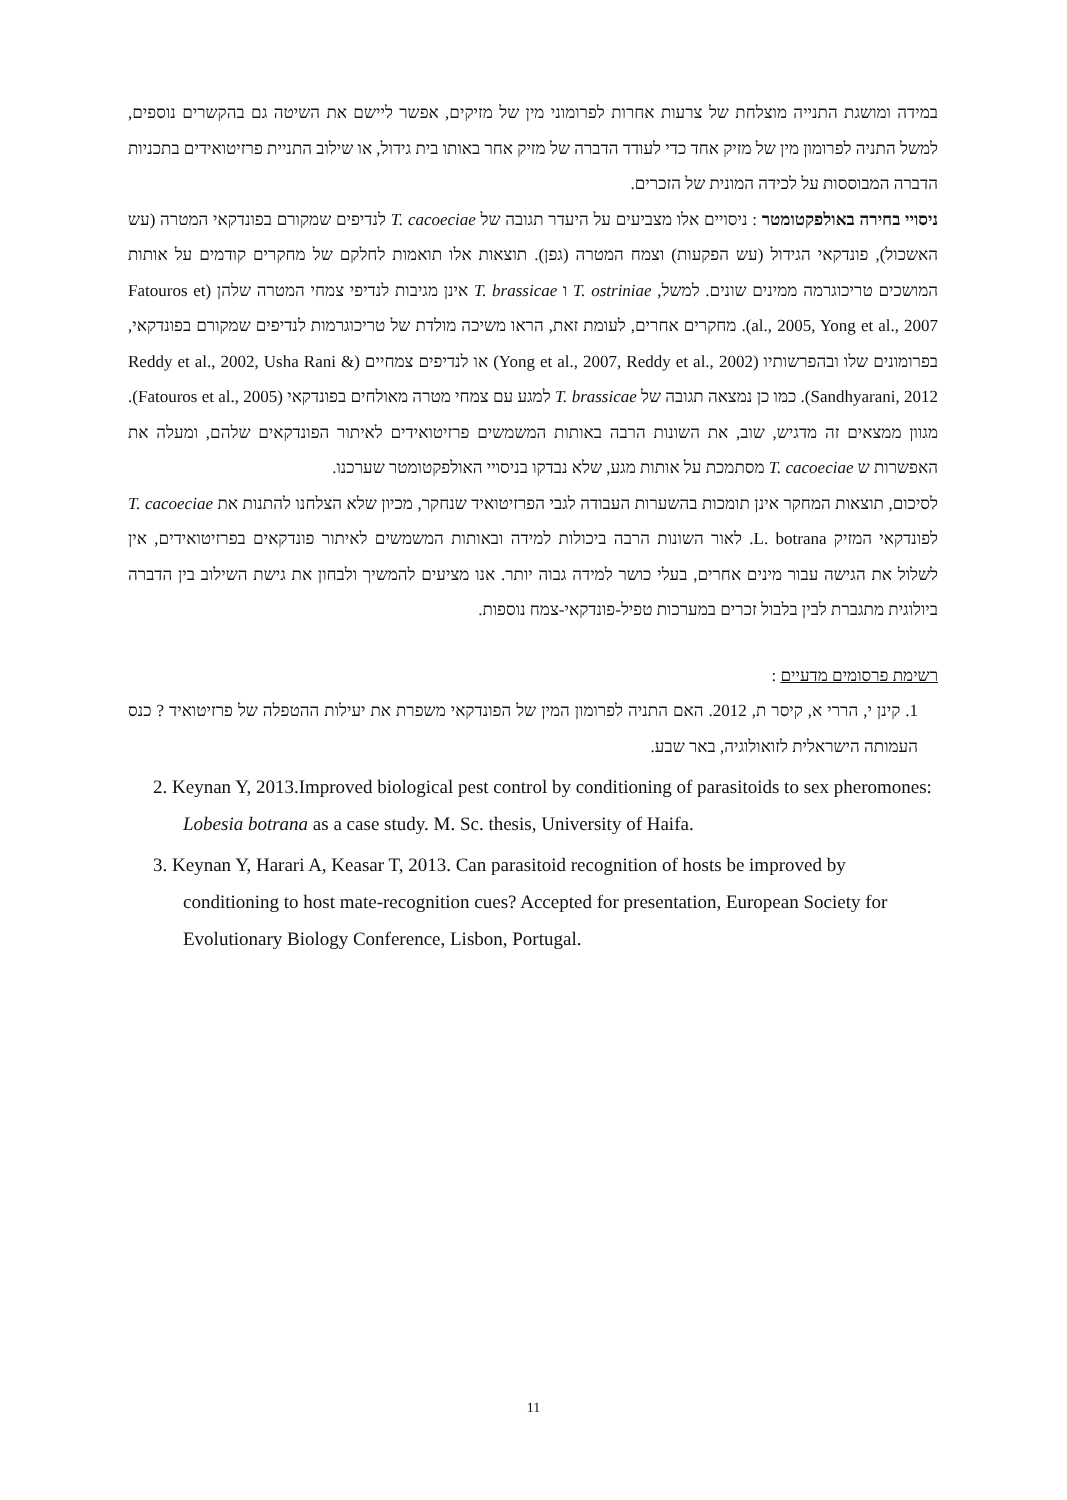במידה ומושגת התנייה מוצלחת של צרעות אחרות לפרומוני מין של מזיקים, אפשר ליישם את השיטה גם בהקשרים נוספים, למשל התניה לפרומון מין של מזיק אחד כדי לעודד הדברה של מזיק אחר באותו בית גידול, או שילוב התניית פרזיטואידים בתכניות הדברה המבוססות על לכידה המונית של הזכרים.
ניסויי בחירה באולפקטומטר : ניסויים אלו מצביעים על היעדר תגובה של T. cacoeciae לנדיפים שמקורם בפונדקאי המטרה (עש האשכול), פונדקאי הגידול (עש הפקעות) וצמח המטרה (גפן). תוצאות אלו תואמות לחלקם של מחקרים קודמים על אותות המושכים טריכוגרמה ממינים שונים. למשל, T. ostriniae ו T. brassicae אינן מגיבות לנדיפי צמחי המטרה שלהן (Fatouros et al., 2005, Yong et al., 2007). מחקרים אחרים, לעומת זאת, הראו משיכה מולדת של טריכוגרמות לנדיפים שמקורם בפונדקאי, בפרומונים שלו ובהפרשותיו (Yong et al., 2007, Reddy et al., 2002) או לנדיפים צמחיים (Reddy et al., 2002, Usha Rani & Sandhyarani, 2012). כמו כן נמצאה תגובה של T. brassicae למגע עם צמחי מטרה מאולחים בפונדקאי (Fatouros et al., 2005). מגוון ממצאים זה מדגיש, שוב, את השונות הרבה באותות המשמשים פרזיטואידים לאיתור הפונדקאים שלהם, ומעלה את האפשרות ש T. cacoeciae מסתמכת על אותות מגע, שלא נבדקו בניסויי האולפקטומטר שערכנו.
לסיכום, תוצאות המחקר אינן תומכות בהשערות העבודה לגבי הפרזיטואיד שנחקר, מכיון שלא הצלחנו להתנות את T. cacoeciae לפונדקאי המזיק L. botrana. לאור השונות הרבה ביכולות למידה ובאותות המשמשים לאיתור פונדקאים בפרזיטואידים, אין לשלול את הגישה עבור מינים אחרים, בעלי כושר למידה גבוה יותר. אנו מציעים להמשיך ולבחון את גישת השילוב בין הדברה ביולוגית מתגברת לבין בלבול זכרים במערכות טפיל-פונדקאי-צמח נוספות.
רשימת פרסומים מדעיים :
1. קינן י, הררי א, קיסר ת, 2012. האם התניה לפרומון המין של הפונדקאי משפרת את יעילות ההטפלה של פרזיטואיד ? כנס העמותה הישראלית לזואולוגיה, באר שבע.
2. Keynan Y, 2013.Improved biological pest control by conditioning of parasitoids to sex pheromones: Lobesia botrana as a case study. M. Sc. thesis, University of Haifa.
3. Keynan Y, Harari A, Keasar T, 2013. Can parasitoid recognition of hosts be improved by conditioning to host mate-recognition cues? Accepted for presentation, European Society for Evolutionary Biology Conference, Lisbon, Portugal.
11